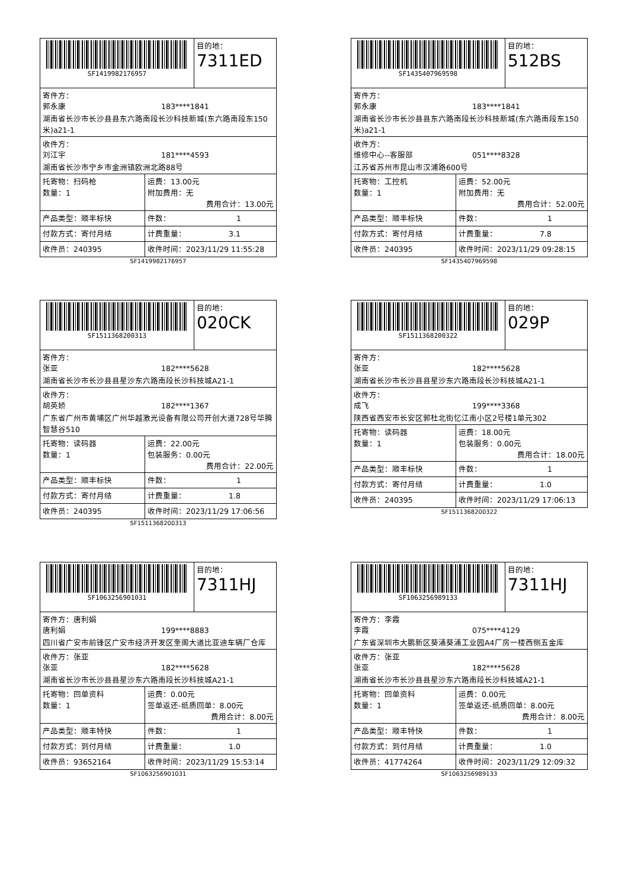| SF1419982176957 | | 目的地： 7311ED |
| 寄件方： 郭永康 183****1841 湖南省长沙市长沙县县东六路南段长沙科技新城(东六路南段东150米)a21-1 | | |
| 收件方： 刘江宇 181****4593 湖南省长沙市宁乡市金洲镇欧洲北路88号 | | |
| 托寄物：扫码枪 数量：1 | 运费：13.00元 附加费用：无 费用合计：13.00元 | |
| 产品类型：顺丰标快 | 件数： 1 | |
| 付款方式：寄付月结 | 计费重量： 3.1 | |
| 收件员：240395 | 收件时间：2023/11/29 11:55:28 | |
SF1419982176957
| SF1435407969598 | | 目的地： 512BS |
| 寄件方： 郭永康 183****1841 湖南省长沙市长沙县县东六路南段长沙科技新城(东六路南段东150米)a21-1 | | |
| 收件方： 维修中心--客服部 051****8328 江苏省苏州市昆山市汉浦路600号 | | |
| 托寄物：工控机 数量：1 | 运费：52.00元 附加费用：无 费用合计：52.00元 | |
| 产品类型：顺丰标快 | 件数： 1 | |
| 付款方式：寄付月结 | 计费重量： 7.8 | |
| 收件员：240395 | 收件时间：2023/11/29 09:28:15 | |
SF1435407969598
| SF1511368200313 | | 目的地： 020CK |
| 寄件方： 张亚 182****5628 湖南省长沙市长沙县县星沙东六路南段长沙科技城A21-1 | | |
| 收件方： 胡英娇 182****1367 广东省广州市黄埔区广州华越激光设备有限公司开创大道728号华腾智慧谷510 | | |
| 托寄物：读码器 数量：1 | 运费：22.00元 包装服务：0.00元 费用合计：22.00元 | |
| 产品类型：顺丰标快 | 件数： 1 | |
| 付款方式：寄付月结 | 计费重量： 1.8 | |
| 收件员：240395 | 收件时间：2023/11/29 17:06:56 | |
SF1511368200313
| SF1511368200322 | | 目的地： 029P |
| 寄件方： 张亚 182****5628 湖南省长沙市长沙县县星沙东六路南段长沙科技城A21-1 | | |
| 收件方： 成飞 199****3368 陕西省西安市长安区郭杜北街忆江南小区2号楼1单元302 | | |
| 托寄物：读码器 数量：1 | 运费：18.00元 包装服务：0.00元 费用合计：18.00元 | |
| 产品类型：顺丰标快 | 件数： 1 | |
| 付款方式：寄付月结 | 计费重量： 1.0 | |
| 收件员：240395 | 收件时间：2023/11/29 17:06:13 | |
SF1511368200322
| SF1063256901031 | | 目的地： 7311HJ |
| 寄件方：唐利娟 唐利娟 199****8883 四川省广安市前锋区广安市经济开发区奎阁大道比亚迪车辆厂仓库 | | |
| 收件方：张亚 张亚 182****5628 湖南省长沙市长沙县县星沙东六路南段长沙科技城A21-1 | | |
| 托寄物：回单资料 数量：1 | 运费：0.00元 签单返还-纸质回单：8.00元 费用合计：8.00元 | |
| 产品类型：顺丰特快 | 件数： 1 | |
| 付款方式：到付月结 | 计费重量： 1.0 | |
| 收件员：93652164 | 收件时间：2023/11/29 15:53:14 | |
SF1063256901031
| SF1063256989133 | | 目的地： 7311HJ |
| 寄件方：李霞 李霞 075****4129 广东省深圳市大鹏新区葵涌葵涌工业园A4厂房一楼西侧五金库 | | |
| 收件方：张亚 张亚 182****5628 湖南省长沙市长沙县县星沙东六路南段长沙科技城A21-1 | | |
| 托寄物：回单资料 数量：1 | 运费：0.00元 签单返还-纸质回单：8.00元 费用合计：8.00元 | |
| 产品类型：顺丰特快 | 件数： 1 | |
| 付款方式：到付月结 | 计费重量： 1.0 | |
| 收件员：41774264 | 收件时间：2023/11/29 12:09:32 | |
SF1063256989133